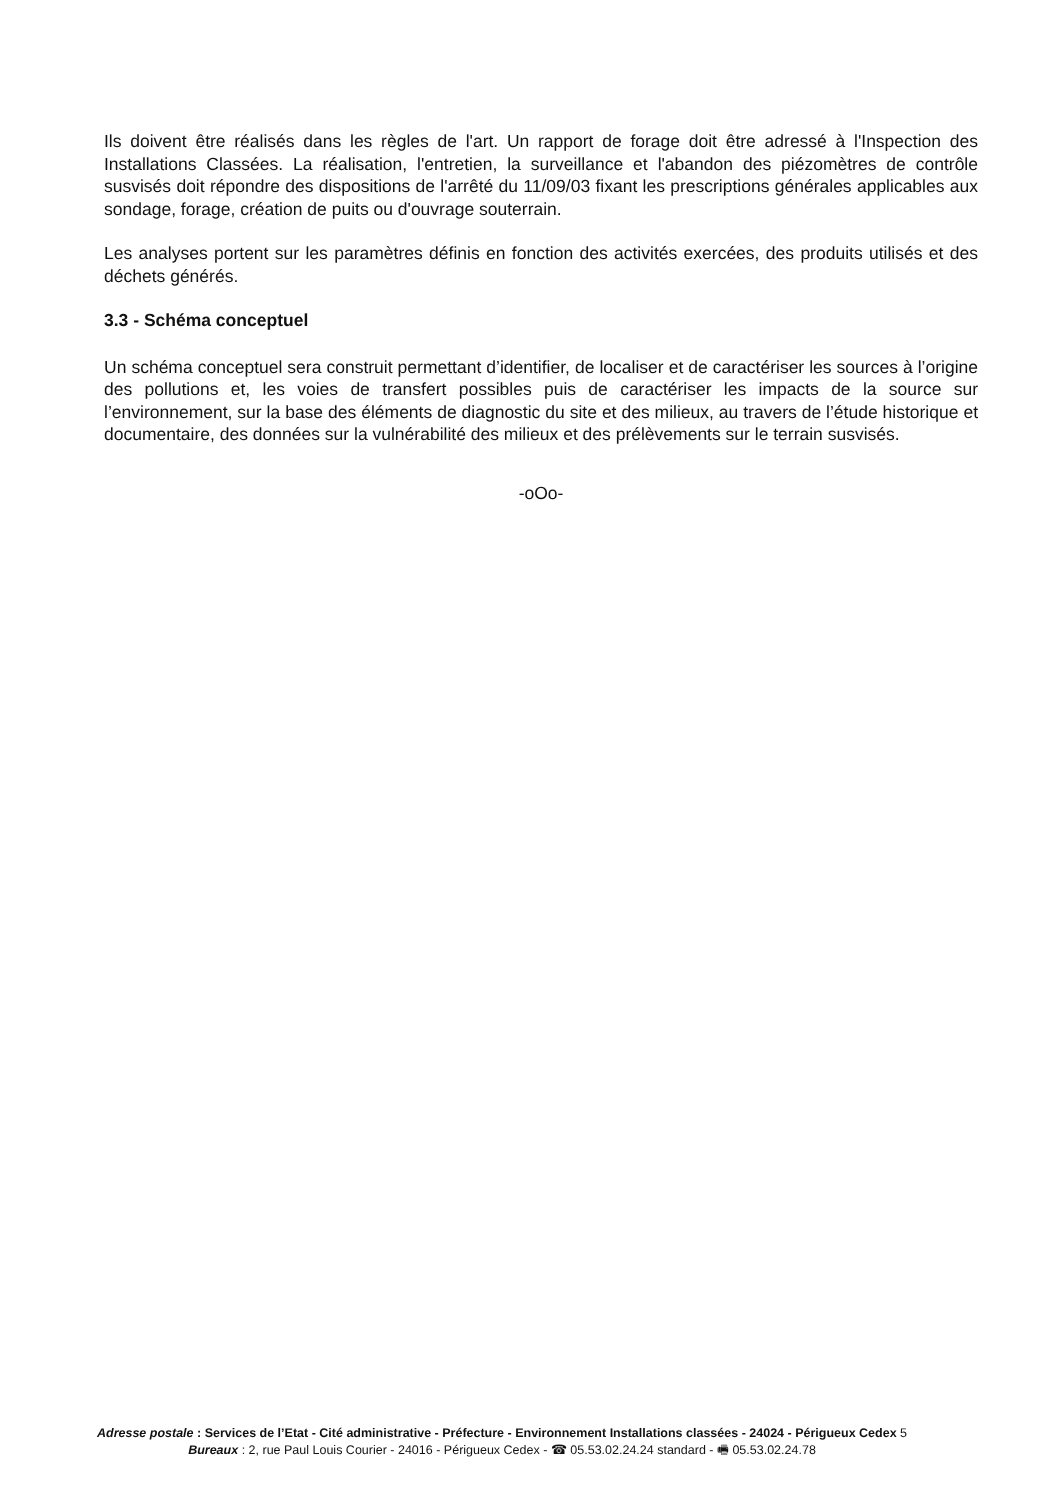Ils doivent être réalisés dans les règles de l'art. Un rapport de forage doit être adressé à l'Inspection des Installations Classées. La réalisation, l'entretien, la surveillance et l'abandon des piézomètres de contrôle susvisés doit répondre des dispositions de l'arrêté du 11/09/03 fixant les prescriptions générales applicables aux sondage, forage, création de puits ou d'ouvrage souterrain.
Les analyses portent sur les paramètres définis en fonction des activités exercées, des produits utilisés et des déchets générés.
3.3 - Schéma conceptuel
Un schéma conceptuel sera construit permettant d’identifier, de localiser et de caractériser les sources à l’origine des pollutions et, les voies de transfert possibles puis de caractériser les impacts de la source sur l’environnement, sur la base des éléments de diagnostic du site et des milieux, au travers de l’étude historique et documentaire, des données sur la vulnérabilité des milieux et des prélèvements sur le terrain susvisés.
-oOo-
Adresse postale : Services de l’Etat - Cité administrative - Préfecture - Environnement Installations classées - 24024 - Périgueux Cedex 5
Bureaux : 2, rue Paul Louis Courier - 24016 - Périgueux Cedex - ☎ 05.53.02.24.24 standard - 🖷 05.53.02.24.78